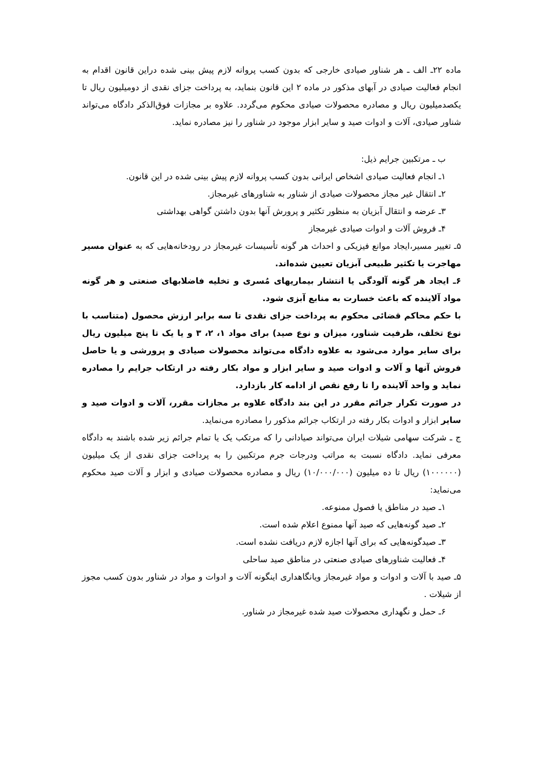ماده ۲۲ـ الف ـ هر شناور صیادی خارجی که بدون کسب پروانه لازم پیش بینی شده دراین قانون اقدام به انجام فعالیت صیادی در آبهای مذکور در ماده ۲ این قانون بنماید، به پرداخت جزای نقدی از دومیلیون ریال تا یکصدمیلیون ریال و مصادره محصولات صیادی محکوم می‌گردد. علاوه بر مجازات فوق‌الذکر دادگاه می‌تواند شناور صیادی، آلات و ادوات صید و سایر ابزار موجود در شناور را نیز مصادره نماید.
ب ـ مرتکبین جرایم ذیل:
۱ـ انجام فعالیت صیادی اشخاص ایرانی بدون کسب پروانه لازم پیش بینی شده در این قانون.
۲ـ انتقال غیر مجاز محصولات صیادی از شناور به شناورهای غیرمجاز.
۳ـ عرضه و انتقال آبزیان به منظور تکثیر و پرورش آنها بدون داشتن گواهی بهداشتی
۴ـ فروش آلات و ادوات صیادی غیرمجاز
۵ـ تغییر مسیر،ایجاد موانع فیزیکی و احداث هر گونه تأسیسات غیرمجاز در رودخانه‌هایی که به عنوان مسیر مهاجرت یا تکثیر طبیعی آبزیان تعیین شده‌اند.
۶ـ ایجاد هر گونه آلودگی یا انتشار بیماریهای مُسری و تخلیه فاضلابهای صنعتی و هر گونه مواد آلاینده که باعث خسارت به منابع آبزی شود.
با حکم محاکم قضائی محکوم به پرداخت جزای نقدی تا سه برابر ارزش محصول (متناسب با نوع تخلف، ظرفیت شناور، میزان و نوع صید) برای مواد ۱، ۲، ۳ و یا یک تا پنج میلیون ریال برای سایر موارد می‌شود به علاوه دادگاه می‌تواند محصولات صیادی و پرورشی و یا حاصل فروش آنها و آلات و ادوات صید و سایر ابزار و مواد بکار رفته در ارتکاب جرایم را مصادره نماید و واحد آلاینده را تا رفع نقص از ادامه کار بازدارد.
در صورت تکرار جرائم مقرر در این بند دادگاه علاوه بر مجازات مقرر، آلات و ادوات صید و سایر ابزار و ادوات بکار رفته در ارتکاب جرائم مذکور را مصادره می‌نماید.
ج ـ شرکت سهامی شیلات ایران می‌تواند صیادانی را که مرتکب یک یا تمام جرائم زیر شده باشند به دادگاه معرفی نماید. دادگاه نسبت به مراتب ودرجات جرم مرتکبین را به پرداخت جزای نقدی از یک میلیون (۱۰۰۰۰۰۰) ریال تا ده میلیون (۱۰/۰۰۰/۰۰۰) ریال و مصادره محصولات صیادی و ابزار و آلات صید محکوم می‌نماید:
۱ـ صید در مناطق یا فصول ممنوعه.
۲ـ صید گونه‌هایی که صید آنها ممنوع اعلام شده است.
۳ـ صیدگونه‌هایی که برای آنها اجازه لازم دریافت نشده است.
۴ـ فعالیت شناورهای صیادی صنعتی در مناطق صید ساحلی
۵ـ صید با آلات و ادوات و مواد غیرمجاز ویانگاهداری اینگونه آلات و ادوات و مواد در شناور بدون کسب مجوز از شیلات .
۶ـ حمل و نگهداری محصولات صید شده غیرمجاز در شناور.